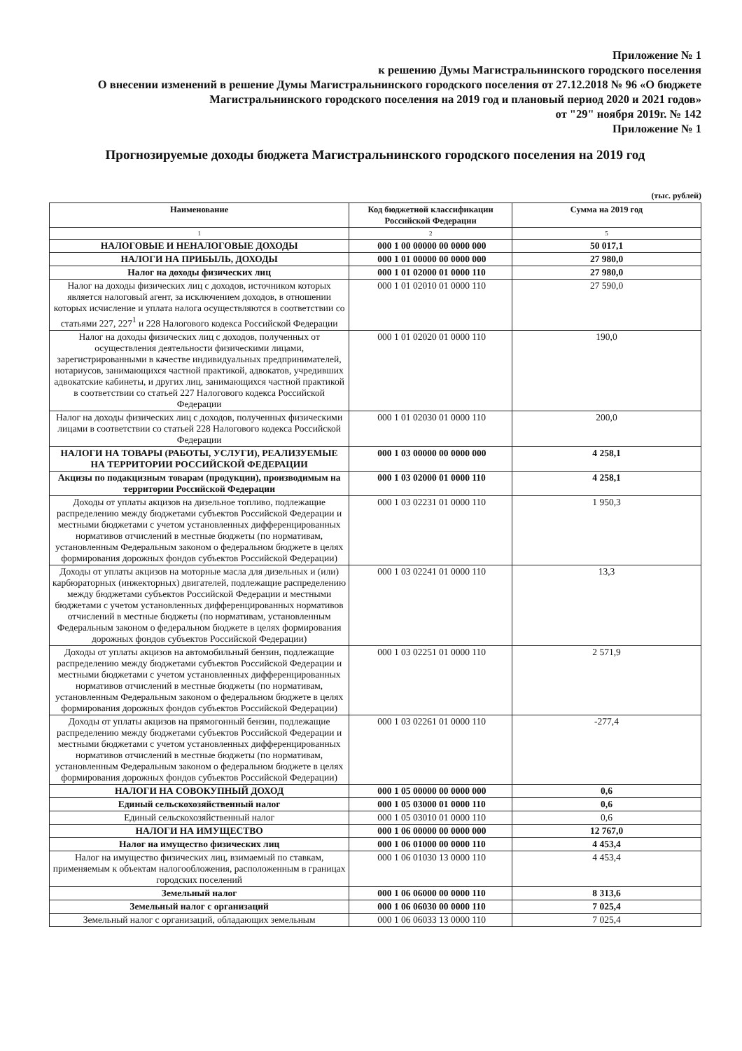Приложение № 1
к решению Думы Магистральнинского городского поселения
О внесении изменений в решение Думы Магистральнинского городского поселения от 27.12.2018 № 96 «О бюджете Магистральнинского городского поселения на 2019 год и плановый период 2020 и 2021 годов»
от "29" ноября 2019г. № 142
Приложение № 1
Прогнозируемые доходы бюджета Магистральнинского городского поселения на 2019 год
(тыс. рублей)
| Наименование | Код бюджетной классификации Российской Федерации | Сумма на 2019 год |
| --- | --- | --- |
| 1 | 2 | 5 |
| НАЛОГОВЫЕ И НЕНАЛОГОВЫЕ ДОХОДЫ | 000 1 00 00000 00 0000 000 | 50 017,1 |
| НАЛОГИ НА ПРИБЫЛЬ, ДОХОДЫ | 000 1 01 00000 00 0000 000 | 27 980,0 |
| Налог на доходы физических лиц | 000 1 01 02000 01 0000 110 | 27 980,0 |
| Налог на доходы физических лиц с доходов, источником которых является налоговый агент, за исключением доходов, в отношении которых исчисление и уплата налога осуществляются в соответствии со статьями 227, 227<sup>1</sup> и 228 Налогового кодекса Российской Федерации | 000 1 01 02010 01 0000 110 | 27 590,0 |
| Налог на доходы физических лиц с доходов, полученных от осуществления деятельности физическими лицами, зарегистрированными в качестве индивидуальных предпринимателей, нотариусов, занимающихся частной практикой, адвокатов, учредивших адвокатские кабинеты, и других лиц, занимающихся частной практикой в соответствии со статьей 227 Налогового кодекса Российской Федерации | 000 1 01 02020 01 0000 110 | 190,0 |
| Налог на доходы физических лиц с доходов, полученных физическими лицами в соответствии со статьей 228 Налогового кодекса Российской Федерации | 000 1 01 02030 01 0000 110 | 200,0 |
| НАЛОГИ НА ТОВАРЫ (РАБОТЫ, УСЛУГИ), РЕАЛИЗУЕМЫЕ НА ТЕРРИТОРИИ РОССИЙСКОЙ ФЕДЕРАЦИИ | 000 1 03 00000 00 0000 000 | 4 258,1 |
| Акцизы по подакцизным товарам (продукции), производимым на территории Российской Федерации | 000 1 03 02000 01 0000 110 | 4 258,1 |
| Доходы от уплаты акцизов на дизельное топливо, подлежащие распределению между бюджетами субъектов Российской Федерации и местными бюджетами с учетом установленных дифференцированных нормативов отчислений в местные бюджеты (по нормативам, установленным Федеральным законом о федеральном бюджете в целях формирования дорожных фондов субъектов Российской Федерации) | 000 1 03 02231 01 0000 110 | 1 950,3 |
| Доходы от уплаты акцизов на моторные масла для дизельных и (или) карбюраторных (инжекторных) двигателей, подлежащие распределению между бюджетами субъектов Российской Федерации и местными бюджетами с учетом установленных дифференцированных нормативов отчислений в местные бюджеты (по нормативам, установленным Федеральным законом о федеральном бюджете в целях формирования дорожных фондов субъектов Российской Федерации) | 000 1 03 02241 01 0000 110 | 13,3 |
| Доходы от уплаты акцизов на автомобильный бензин, подлежащие распределению между бюджетами субъектов Российской Федерации и местными бюджетами с учетом установленных дифференцированных нормативов отчислений в местные бюджеты (по нормативам, установленным Федеральным законом о федеральном бюджете в целях формирования дорожных фондов субъектов Российской Федерации) | 000 1 03 02251 01 0000 110 | 2 571,9 |
| Доходы от уплаты акцизов на прямогонный бензин, подлежащие распределению между бюджетами субъектов Российской Федерации и местными бюджетами с учетом установленных дифференцированных нормативов отчислений в местные бюджеты (по нормативам, установленным Федеральным законом о федеральном бюджете в целях формирования дорожных фондов субъектов Российской Федерации) | 000 1 03 02261 01 0000 110 | -277,4 |
| НАЛОГИ НА СОВОКУПНЫЙ ДОХОД | 000 1 05 00000 00 0000 000 | 0,6 |
| Единый сельскохозяйственный налог | 000 1 05 03000 01 0000 110 | 0,6 |
| Единый сельскохозяйственный налог | 000 1 05 03010 01 0000 110 | 0,6 |
| НАЛОГИ НА ИМУЩЕСТВО | 000 1 06 00000 00 0000 000 | 12 767,0 |
| Налог на имущество физических лиц | 000 1 06 01000 00 0000 110 | 4 453,4 |
| Налог на имущество физических лиц, взимаемый по ставкам, применяемым к объектам налогообложения, расположенным в границах городских поселений | 000 1 06 01030 13 0000 110 | 4 453,4 |
| Земельный налог | 000 1 06 06000 00 0000 110 | 8 313,6 |
| Земельный налог с организаций | 000 1 06 06030 00 0000 110 | 7 025,4 |
| Земельный налог с организаций, обладающих земельным | 000 1 06 06033 13 0000 110 | 7 025,4 |